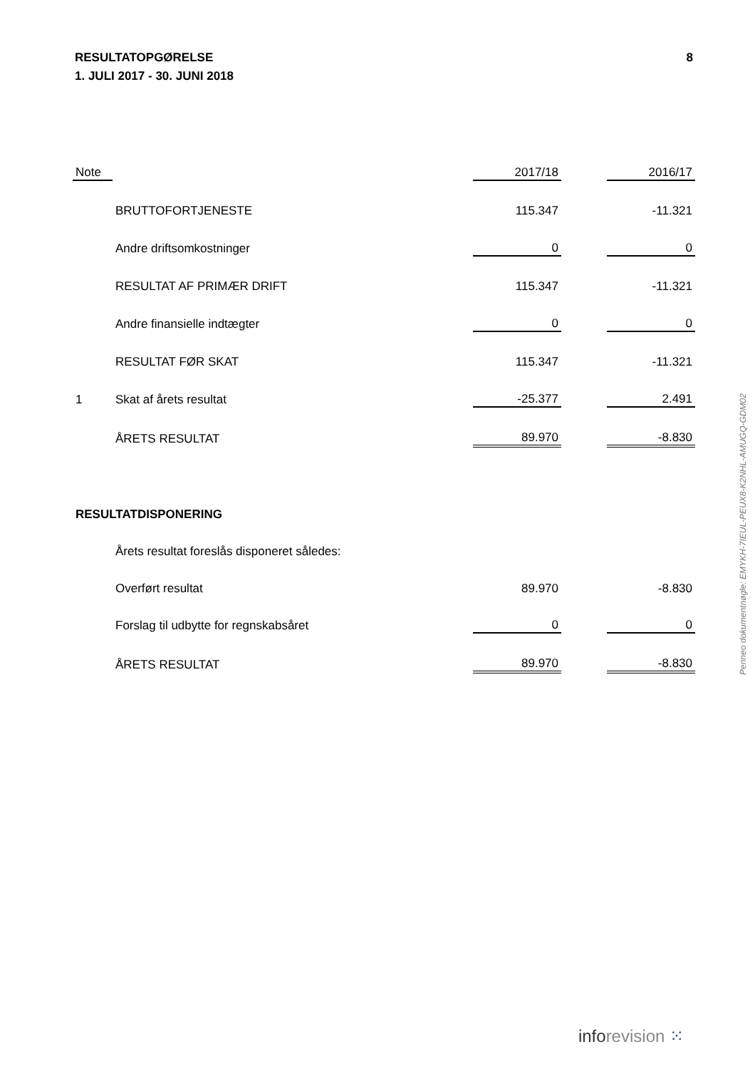RESULTATOPGØRELSE
1. JULI 2017 - 30. JUNI 2018
8
| Note | | 2017/18 | | 2016/17 |
| | BRUTTOFORTJENESTE | 115.347 | | -11.321 |
| | Andre driftsomkostninger | 0 | | 0 |
| | RESULTAT AF PRIMÆR DRIFT | 115.347 | | -11.321 |
| | Andre finansielle indtægter | 0 | | 0 |
| | RESULTAT FØR SKAT | 115.347 | | -11.321 |
| 1 | Skat af årets resultat | -25.377 | | 2.491 |
| | ÅRETS RESULTAT | 89.970 | | -8.830 |
| RESULTATDISPONERING | | | | |
| | Årets resultat foreslås disponeret således: | | | |
| | Overført resultat | 89.970 | | -8.830 |
| | Forslag til udbytte for regnskabsåret | 0 | | 0 |
| | ÅRETS RESULTAT | 89.970 | | -8.830 |
Penneo dokumentnøgle: EMYKH-7IEUL-PEUX8-K2NHL-AMUGQ-GDM02
inforevision ⁙